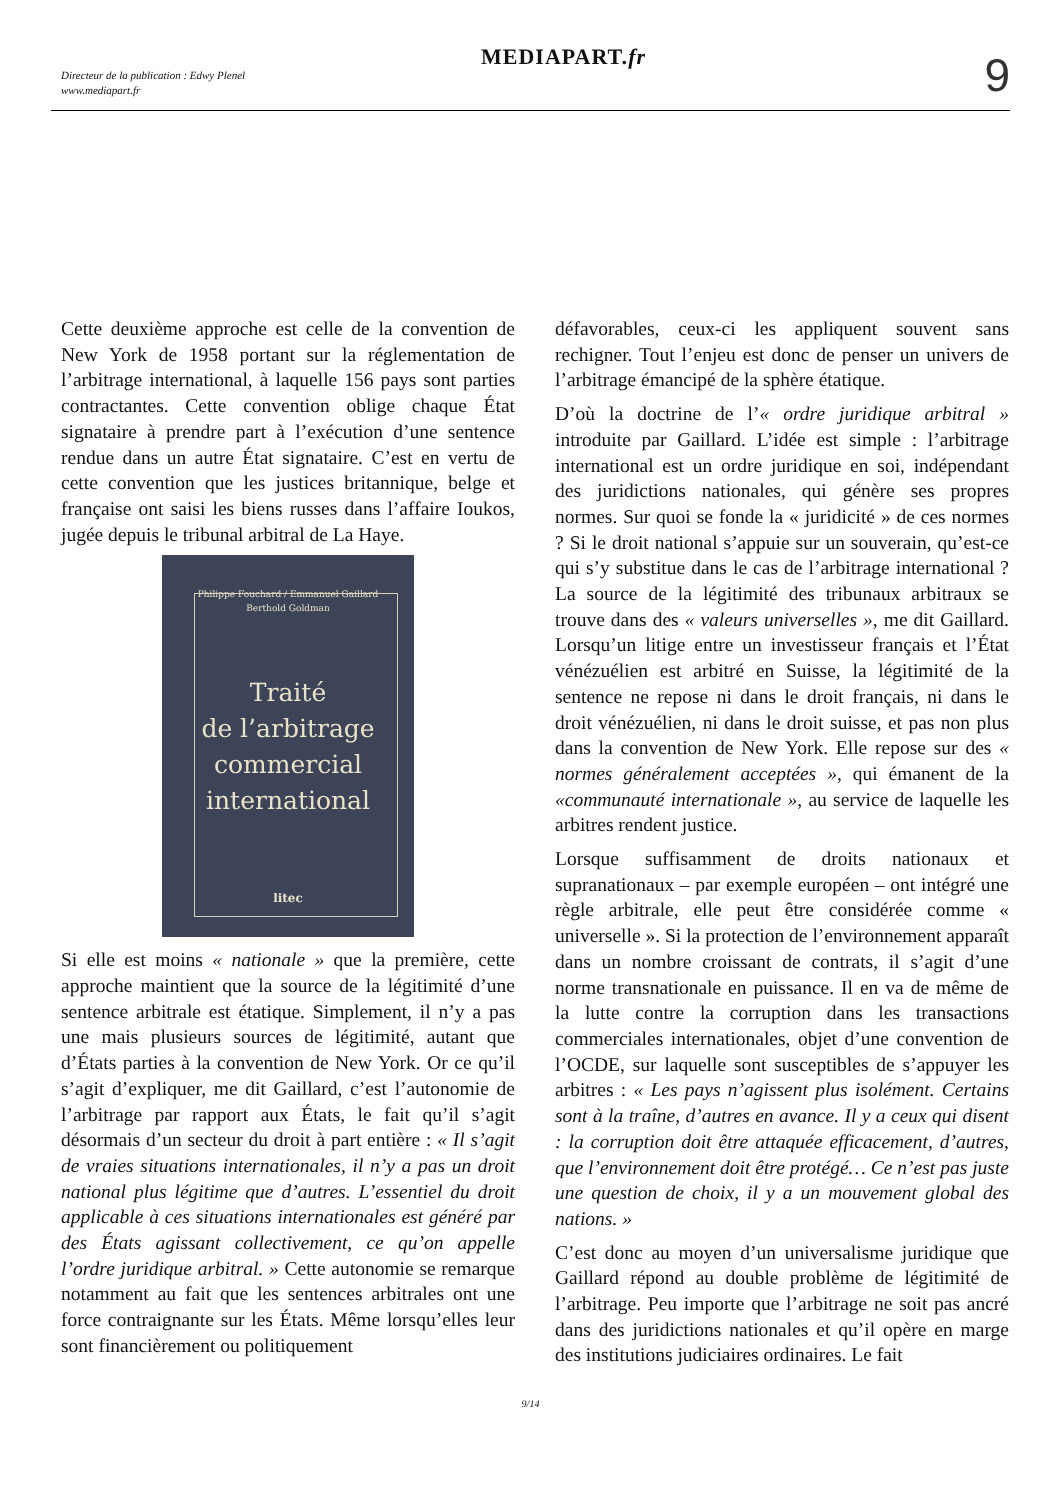Directeur de la publication : Edwy Plenel
www.mediapart.fr
MEDIAPART.fr 9
Cette deuxième approche est celle de la convention de New York de 1958 portant sur la réglementation de l’arbitrage international, à laquelle 156 pays sont parties contractantes. Cette convention oblige chaque État signataire à prendre part à l’exécution d’une sentence rendue dans un autre État signataire. C’est en vertu de cette convention que les justices britannique, belge et française ont saisi les biens russes dans l’affaire Ioukos, jugée depuis le tribunal arbitral de La Haye.
Philippe Fouchard / Emmanuel Gaillard
Berthold Goldman
Traité
de l’arbitrage
commercial
international
litec
Si elle est moins « nationale » que la première, cette approche maintient que la source de la légitimité d’une sentence arbitrale est étatique. Simplement, il n’y a pas une mais plusieurs sources de légitimité, autant que d’États parties à la convention de New York. Or ce qu’il s’agit d’expliquer, me dit Gaillard, c’est l’autonomie de l’arbitrage par rapport aux États, le fait qu’il s’agit désormais d’un secteur du droit à part entière : « Il s’agit de vraies situations internationales, il n’y a pas un droit national plus légitime que d’autres. L’essentiel du droit applicable à ces situations internationales est généré par des États agissant collectivement, ce qu’on appelle l’ordre juridique arbitral. » Cette autonomie se remarque notamment au fait que les sentences arbitrales ont une force contraignante sur les États. Même lorsqu’elles leur sont financièrement ou politiquement
défavorables, ceux-ci les appliquent souvent sans rechigner. Tout l’enjeu est donc de penser un univers de l’arbitrage émancipé de la sphère étatique.
D’où la doctrine de l’« ordre juridique arbitral » introduite par Gaillard. L’idée est simple : l’arbitrage international est un ordre juridique en soi, indépendant des juridictions nationales, qui génère ses propres normes. Sur quoi se fonde la « juridicité » de ces normes ? Si le droit national s’appuie sur un souverain, qu’est-ce qui s’y substitue dans le cas de l’arbitrage international ? La source de la légitimité des tribunaux arbitraux se trouve dans des « valeurs universelles », me dit Gaillard. Lorsqu’un litige entre un investisseur français et l’État vénézuélien est arbitré en Suisse, la légitimité de la sentence ne repose ni dans le droit français, ni dans le droit vénézuélien, ni dans le droit suisse, et pas non plus dans la convention de New York. Elle repose sur des « normes généralement acceptées », qui émanent de la «communauté internationale », au service de laquelle les arbitres rendent justice.
Lorsque suffisamment de droits nationaux et supranationaux – par exemple européen – ont intégré une règle arbitrale, elle peut être considérée comme « universelle ». Si la protection de l’environnement apparaît dans un nombre croissant de contrats, il s’agit d’une norme transnationale en puissance. Il en va de même de la lutte contre la corruption dans les transactions commerciales internationales, objet d’une convention de l’OCDE, sur laquelle sont susceptibles de s’appuyer les arbitres : « Les pays n’agissent plus isolément. Certains sont à la traîne, d’autres en avance. Il y a ceux qui disent : la corruption doit être attaquée efficacement, d’autres, que l’environnement doit être protégé… Ce n’est pas juste une question de choix, il y a un mouvement global des nations. »
C’est donc au moyen d’un universalisme juridique que Gaillard répond au double problème de légitimité de l’arbitrage. Peu importe que l’arbitrage ne soit pas ancré dans des juridictions nationales et qu’il opère en marge des institutions judiciaires ordinaires. Le fait
9/14